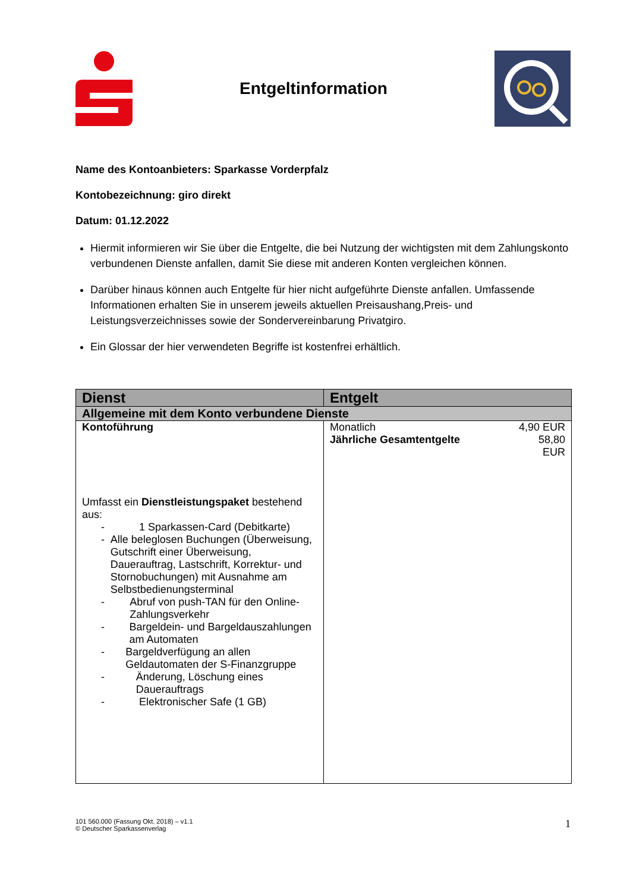Entgeltinformation
Name des Kontoanbieters: Sparkasse Vorderpfalz
Kontobezeichnung: giro direkt
Datum: 01.12.2022
Hiermit informieren wir Sie über die Entgelte, die bei Nutzung der wichtigsten mit dem Zahlungskonto verbundenen Dienste anfallen, damit Sie diese mit anderen Konten vergleichen können.
Darüber hinaus können auch Entgelte für hier nicht aufgeführte Dienste anfallen. Umfassende Informationen erhalten Sie in unserem jeweils aktuellen Preisaushang,Preis- und Leistungsverzeichnisses sowie der Sondervereinbarung Privatgiro.
Ein Glossar der hier verwendeten Begriffe ist kostenfrei erhältlich.
| Dienst | Entgelt |
| --- | --- |
| Allgemeine mit dem Konto verbundene Dienste | |
| Kontoführung Umfasst ein Dienstleistungspaket bestehend aus: - 1 Sparkassen-Card (Debitkarte) - Alle beleglosen Buchungen (Überweisung, Gutschrift einer Überweisung, Dauerauftrag, Lastschrift, Korrektur- und Stornobuchungen) mit Ausnahme am Selbstbedienungsterminal - Abruf von push-TAN für den Online-Zahlungsverkehr - Bargeldein- und Bargeldauszahlungen am Automaten - Bargeldverfügung an allen Geldautomaten der S-Finanzgruppe - Änderung, Löschung eines Dauerauftrags - Elektronischer Safe (1 GB) | Monatlich 4,90 EUR Jährliche Gesamtentgelte 58,80 EUR |
101 560.000 (Fassung Okt. 2018) – v1.1
© Deutscher Sparkassenverlag
1